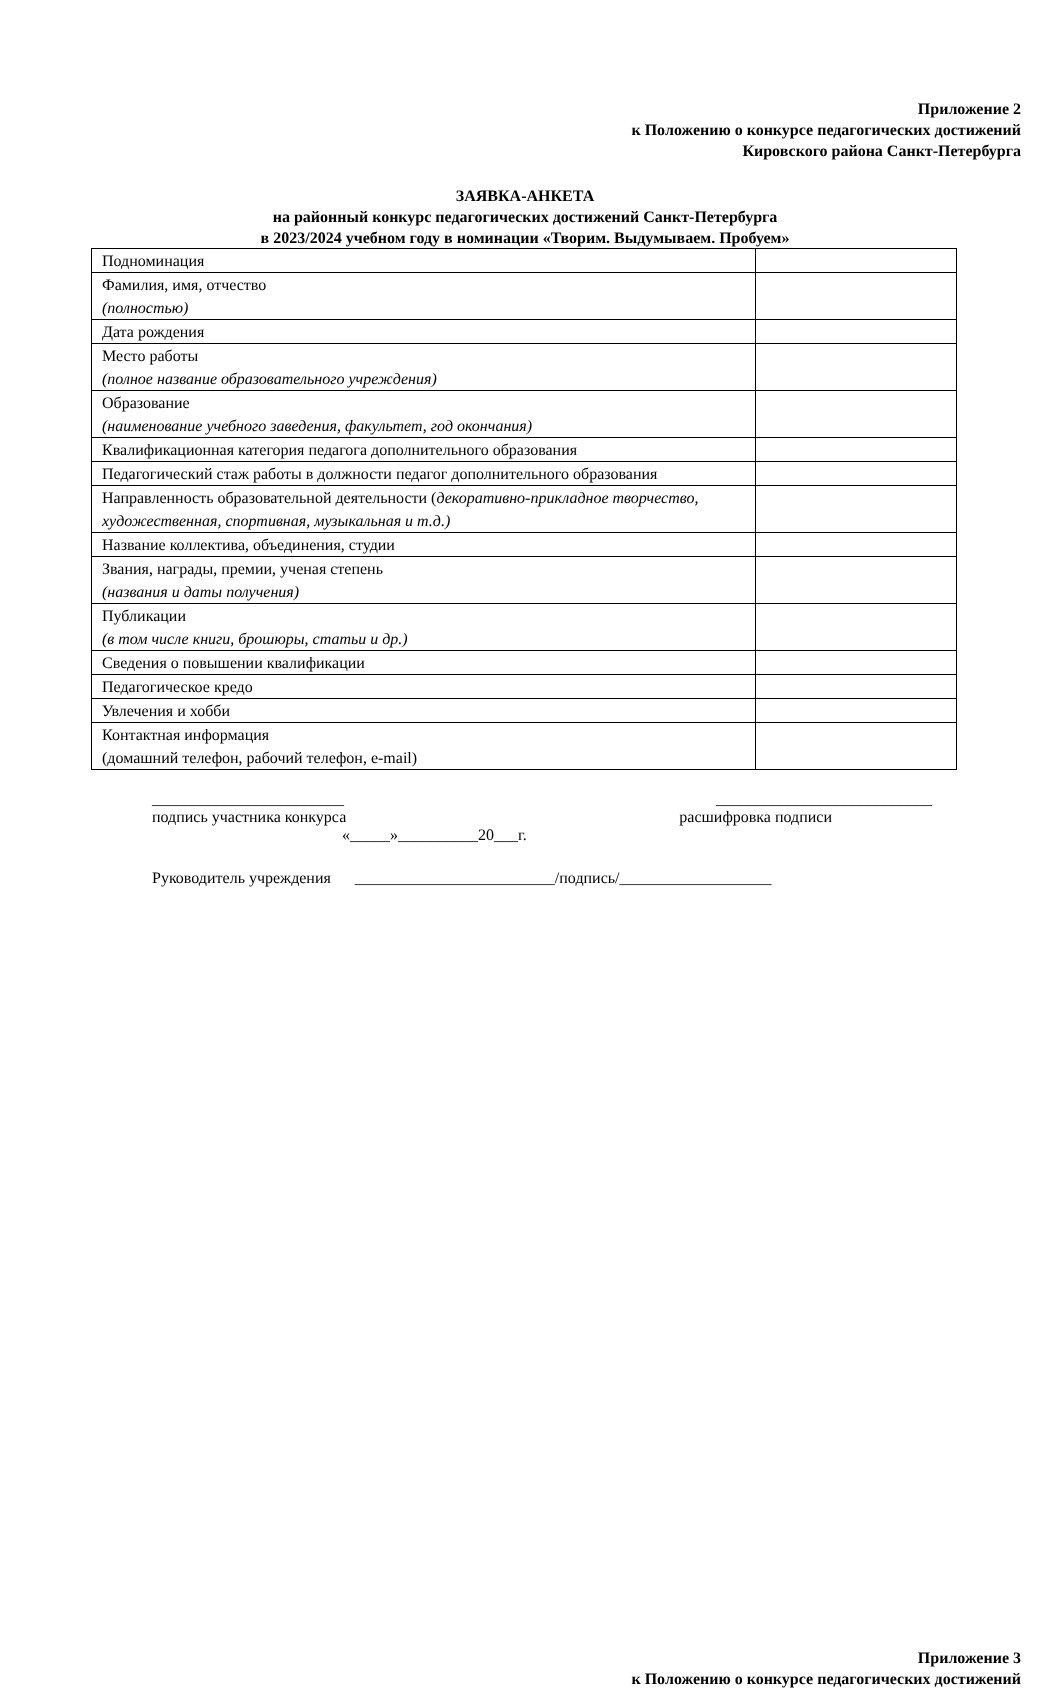Приложение 2
к Положению о конкурсе педагогических достижений
Кировского района Санкт-Петербурга
ЗАЯВКА-АНКЕТА
на районный конкурс педагогических достижений Санкт-Петербурга
в 2023/2024 учебном году в номинации «Творим. Выдумываем. Пробуем»
| Подноминация | |
| Фамилия, имя, отчество (полностью) | |
| Дата рождения | |
| Место работы (полное название образовательного учреждения) | |
| Образование (наименование учебного заведения, факультет, год окончания) | |
| Квалификационная категория педагога дополнительного образования | |
| Педагогический стаж работы в должности педагог дополнительного образования | |
| Направленность образовательной деятельности ( декоративно-прикладное творчество, художественная, спортивная, музыкальная и т.д.) | |
| Название коллектива, объединения, студии | |
| Звания, награды, премии, ученая степень (названия и даты получения) | |
| Публикации (в том числе книги, брошюры, статьи и др.) | |
| Сведения о повышении квалификации | |
| Педагогическое кредо | |
| Увлечения и хобби | |
| Контактная информация (домашний телефон, рабочий телефон, e-mail) | |
________________________ ___________________________
подпись участника конкурса расшифровка подписи
«_____»__________20___г.
Руководитель учреждения _________________________/подпись/___________________
Приложение 3
к Положению о конкурсе педагогических достижений